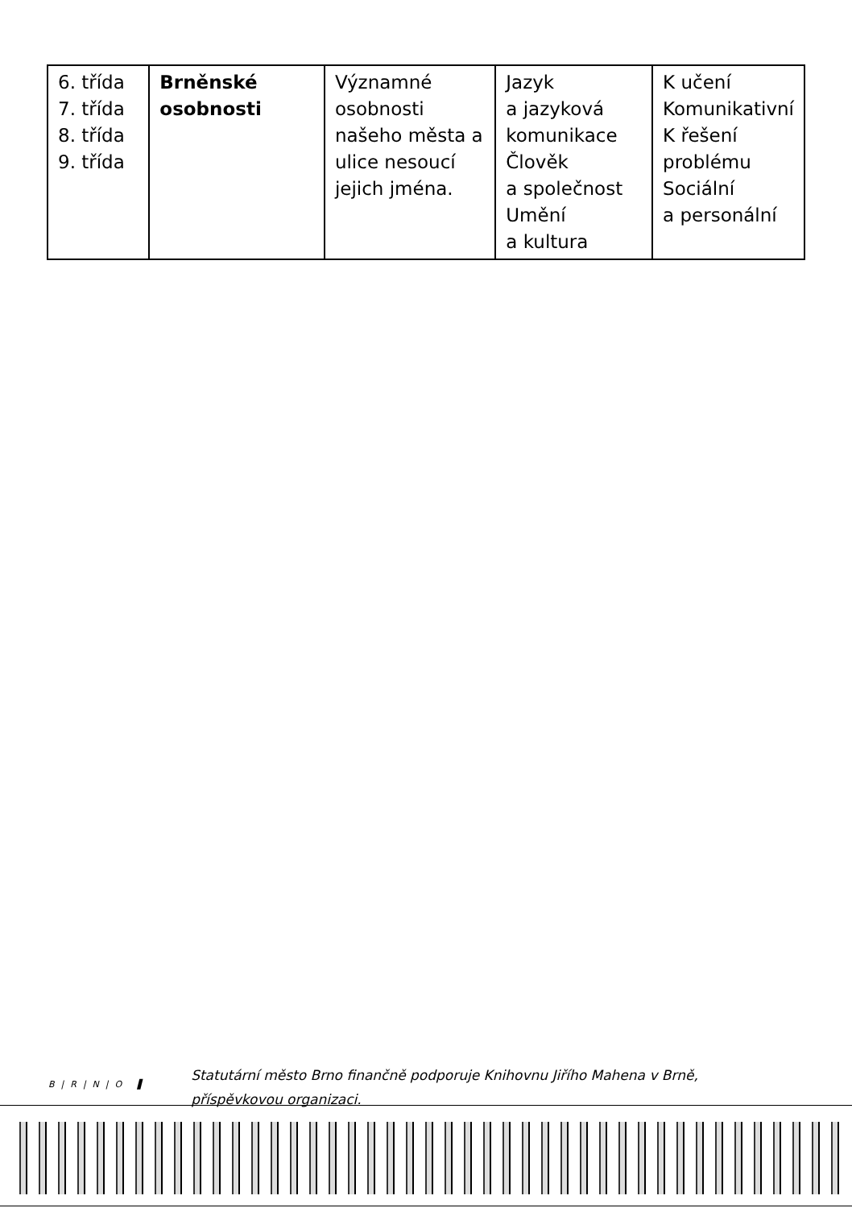| 6. třída 7. třída 8. třída 9. třída | Brněnské osobnosti | Významné osobnosti našeho města a ulice nesoucí jejich jména. | Jazyk a jazyková komunikace Člověk a společnost Umění a kultura | K učení Komunikativní K řešení problému Sociální a personální |
B|R|N|O ▌
Statutární město Brno finančně podporuje Knihovnu Jiřího Mahena v Brně, příspěvkovou organizaci.